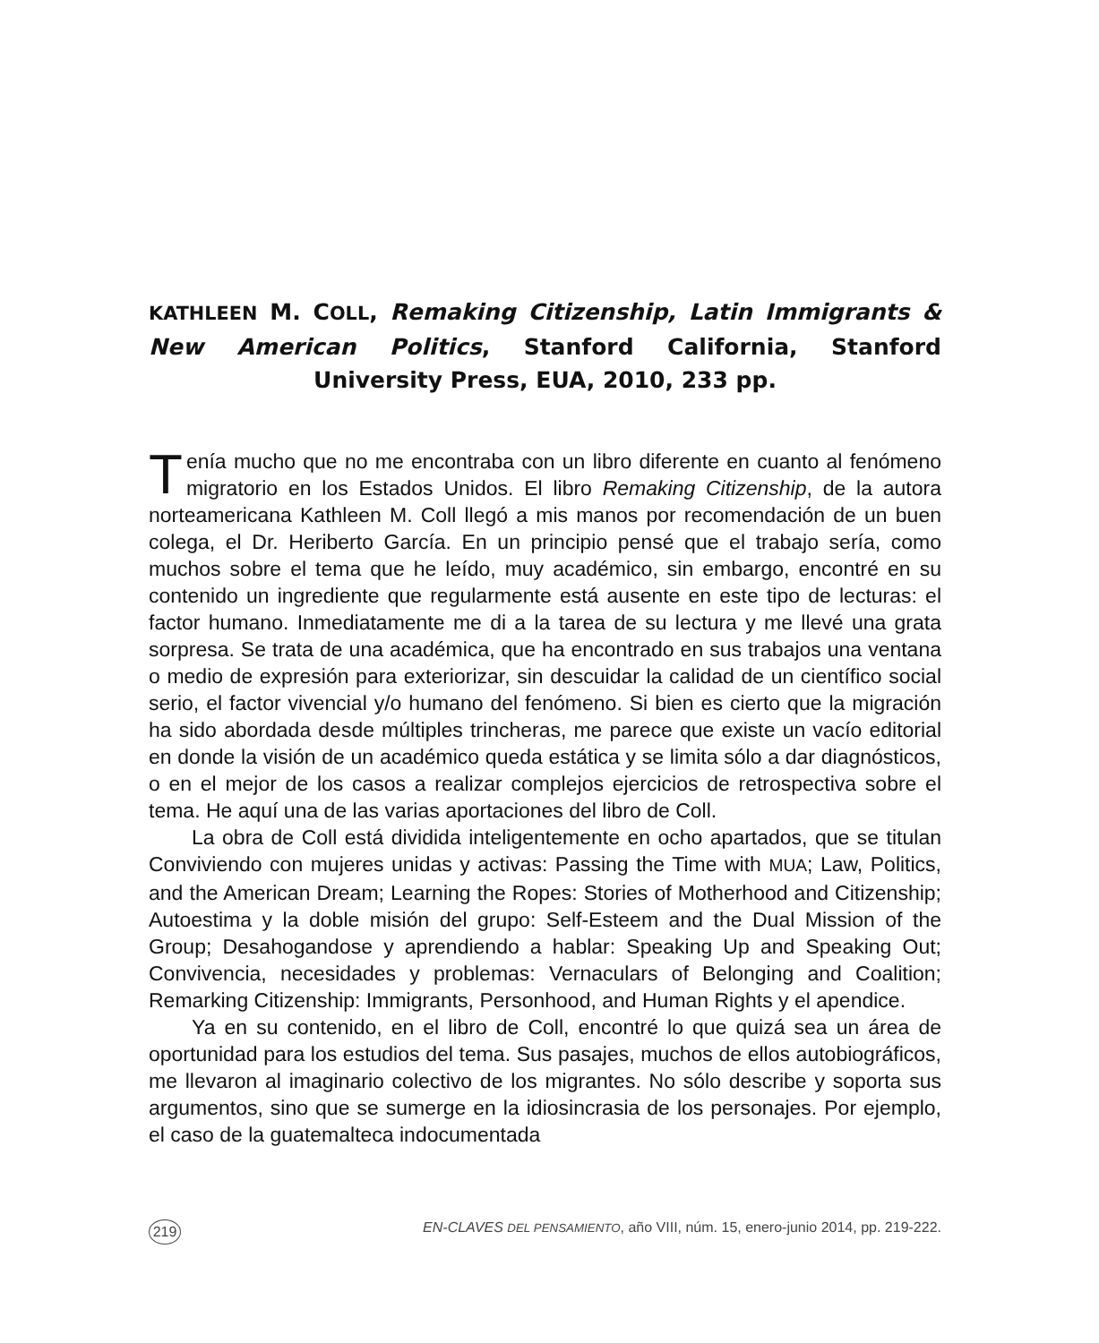KATHLEEN M. COLL, Remaking Citizenship, Latin Immigrants & New American Politics, Stanford California, Stanford University Press, EUA, 2010, 233 pp.
Tenía mucho que no me encontraba con un libro diferente en cuanto al fenómeno migratorio en los Estados Unidos. El libro Remaking Citizenship, de la autora norteamericana Kathleen M. Coll llegó a mis manos por recomendación de un buen colega, el Dr. Heriberto García. En un principio pensé que el trabajo sería, como muchos sobre el tema que he leído, muy académico, sin embargo, encontré en su contenido un ingrediente que regularmente está ausente en este tipo de lecturas: el factor humano. Inmediatamente me di a la tarea de su lectura y me llevé una grata sorpresa. Se trata de una académica, que ha encontrado en sus trabajos una ventana o medio de expresión para exteriorizar, sin descuidar la calidad de un científico social serio, el factor vivencial y/o humano del fenómeno. Si bien es cierto que la migración ha sido abordada desde múltiples trincheras, me parece que existe un vacío editorial en donde la visión de un académico queda estática y se limita sólo a dar diagnósticos, o en el mejor de los casos a realizar complejos ejercicios de retrospectiva sobre el tema. He aquí una de las varias aportaciones del libro de Coll.
La obra de Coll está dividida inteligentemente en ocho apartados, que se titulan Conviviendo con mujeres unidas y activas: Passing the Time with MUA; Law, Politics, and the American Dream; Learning the Ropes: Stories of Motherhood and Citizenship; Autoestima y la doble misión del grupo: Self-Esteem and the Dual Mission of the Group; Desahogandose y aprendiendo a hablar: Speaking Up and Speaking Out; Convivencia, necesidades y problemas: Vernaculars of Belonging and Coalition; Remarking Citizenship: Immigrants, Personhood, and Human Rights y el apendice.
Ya en su contenido, en el libro de Coll, encontré lo que quizá sea un área de oportunidad para los estudios del tema. Sus pasajes, muchos de ellos autobiográficos, me llevaron al imaginario colectivo de los migrantes. No sólo describe y soporta sus argumentos, sino que se sumerge en la idiosincrasia de los personajes. Por ejemplo, el caso de la guatemalteca indocumentada
219 EN-CLAVES DEL PENSAMIENTO, año VIII, núm. 15, enero-junio 2014, pp. 219-222.